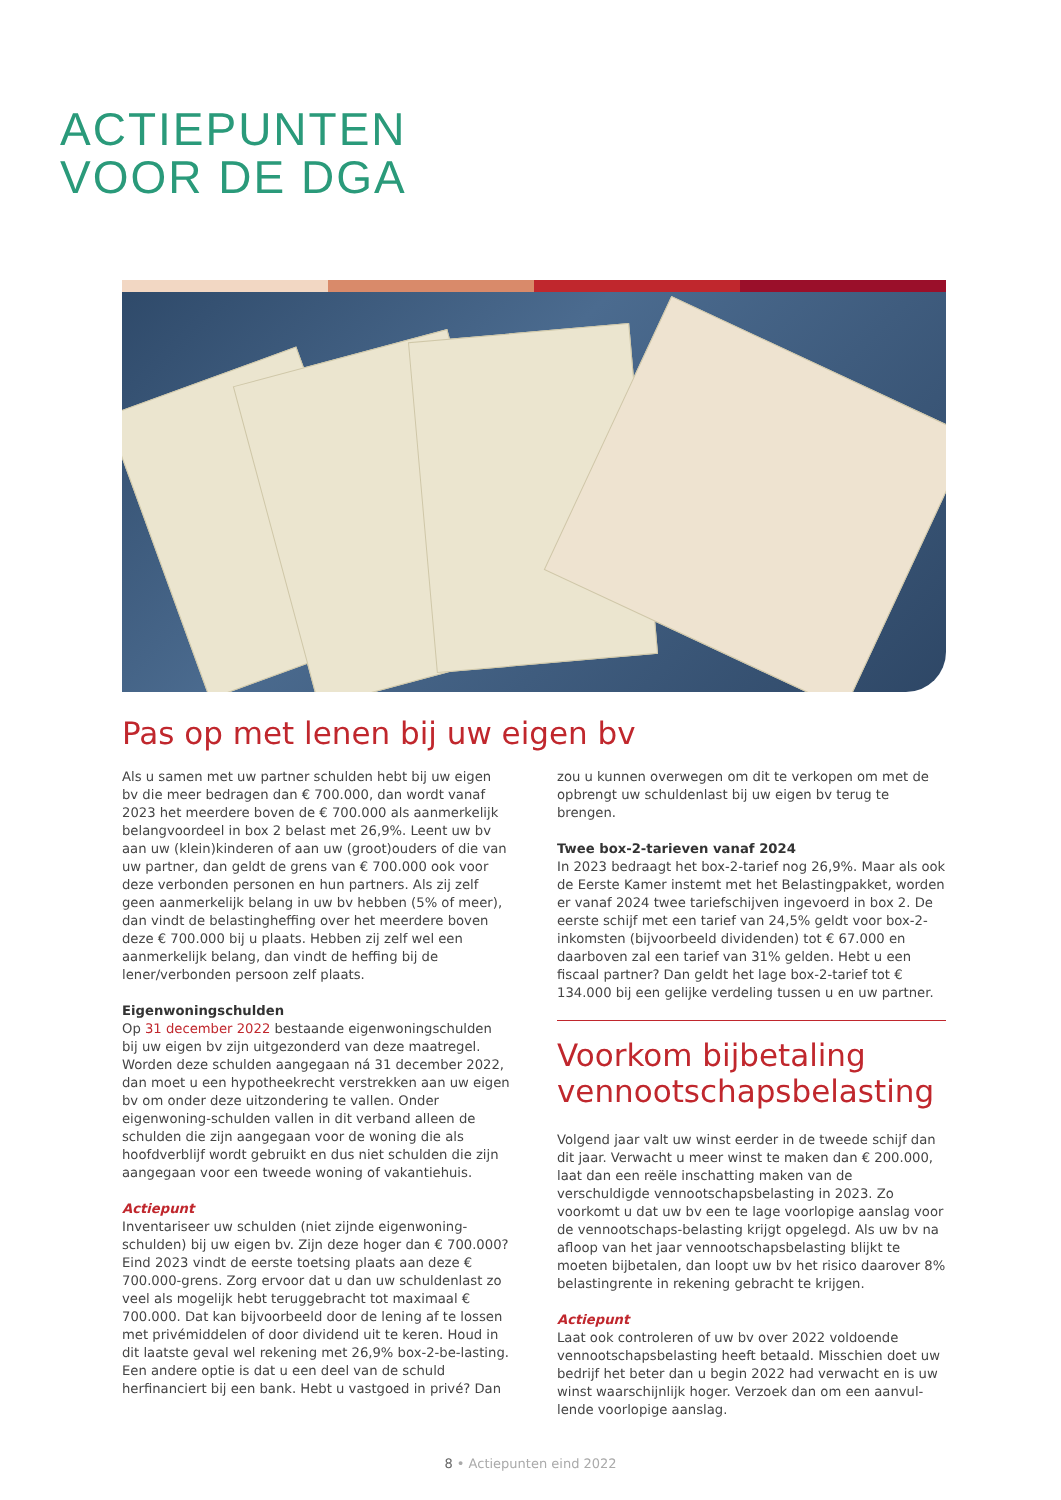ACTIEPUNTEN
VOOR DE DGA
Pas op met lenen bij uw eigen bv
Als u samen met uw partner schulden hebt bij uw eigen bv die meer bedragen dan € 700.000, dan wordt vanaf 2023 het meerdere boven de € 700.000 als aanmerkelijk belangvoordeel in box 2 belast met 26,9%. Leent uw bv aan uw (klein)kinderen of aan uw (groot)ouders of die van uw partner, dan geldt de grens van € 700.000 ook voor deze verbonden personen en hun partners. Als zij zelf geen aanmerkelijk belang in uw bv hebben (5% of meer), dan vindt de belastingheffing over het meerdere boven deze € 700.000 bij u plaats. Hebben zij zelf wel een aanmerkelijk belang, dan vindt de heffing bij de lener/verbonden persoon zelf plaats.
Eigenwoningschulden
Op 31 december 2022 bestaande eigenwoningschulden bij uw eigen bv zijn uitgezonderd van deze maatregel. Worden deze schulden aangegaan ná 31 december 2022, dan moet u een hypotheekrecht verstrekken aan uw eigen bv om onder deze uitzondering te vallen. Onder eigenwoning-schulden vallen in dit verband alleen de schulden die zijn aangegaan voor de woning die als hoofdverblijf wordt gebruikt en dus niet schulden die zijn aangegaan voor een tweede woning of vakantiehuis.
Actiepunt
Inventariseer uw schulden (niet zijnde eigenwoning-schulden) bij uw eigen bv. Zijn deze hoger dan € 700.000? Eind 2023 vindt de eerste toetsing plaats aan deze € 700.000-grens. Zorg ervoor dat u dan uw schuldenlast zo veel als mogelijk hebt teruggebracht tot maximaal € 700.000. Dat kan bijvoorbeeld door de lening af te lossen met privémiddelen of door dividend uit te keren. Houd in dit laatste geval wel rekening met 26,9% box-2-be-lasting. Een andere optie is dat u een deel van de schuld herfinanciert bij een bank. Hebt u vastgoed in privé? Dan
zou u kunnen overwegen om dit te verkopen om met de opbrengt uw schuldenlast bij uw eigen bv terug te brengen.
Twee box-2-tarieven vanaf 2024
In 2023 bedraagt het box-2-tarief nog 26,9%. Maar als ook de Eerste Kamer instemt met het Belastingpakket, worden er vanaf 2024 twee tariefschijven ingevoerd in box 2. De eerste schijf met een tarief van 24,5% geldt voor box-2-inkomsten (bijvoorbeeld dividenden) tot € 67.000 en daarboven zal een tarief van 31% gelden. Hebt u een fiscaal partner? Dan geldt het lage box-2-tarief tot € 134.000 bij een gelijke verdeling tussen u en uw partner.
Voorkom bijbetaling vennootschapsbelasting
Volgend jaar valt uw winst eerder in de tweede schijf dan dit jaar. Verwacht u meer winst te maken dan € 200.000, laat dan een reële inschatting maken van de verschuldigde vennootschapsbelasting in 2023. Zo voorkomt u dat uw bv een te lage voorlopige aanslag voor de vennootschaps-belasting krijgt opgelegd. Als uw bv na afloop van het jaar vennootschapsbelasting blijkt te moeten bijbetalen, dan loopt uw bv het risico daarover 8% belastingrente in rekening gebracht te krijgen.
Actiepunt
Laat ook controleren of uw bv over 2022 voldoende vennootschapsbelasting heeft betaald. Misschien doet uw bedrijf het beter dan u begin 2022 had verwacht en is uw winst waarschijnlijk hoger. Verzoek dan om een aanvul-lende voorlopige aanslag.
8 • Actiepunten eind 2022